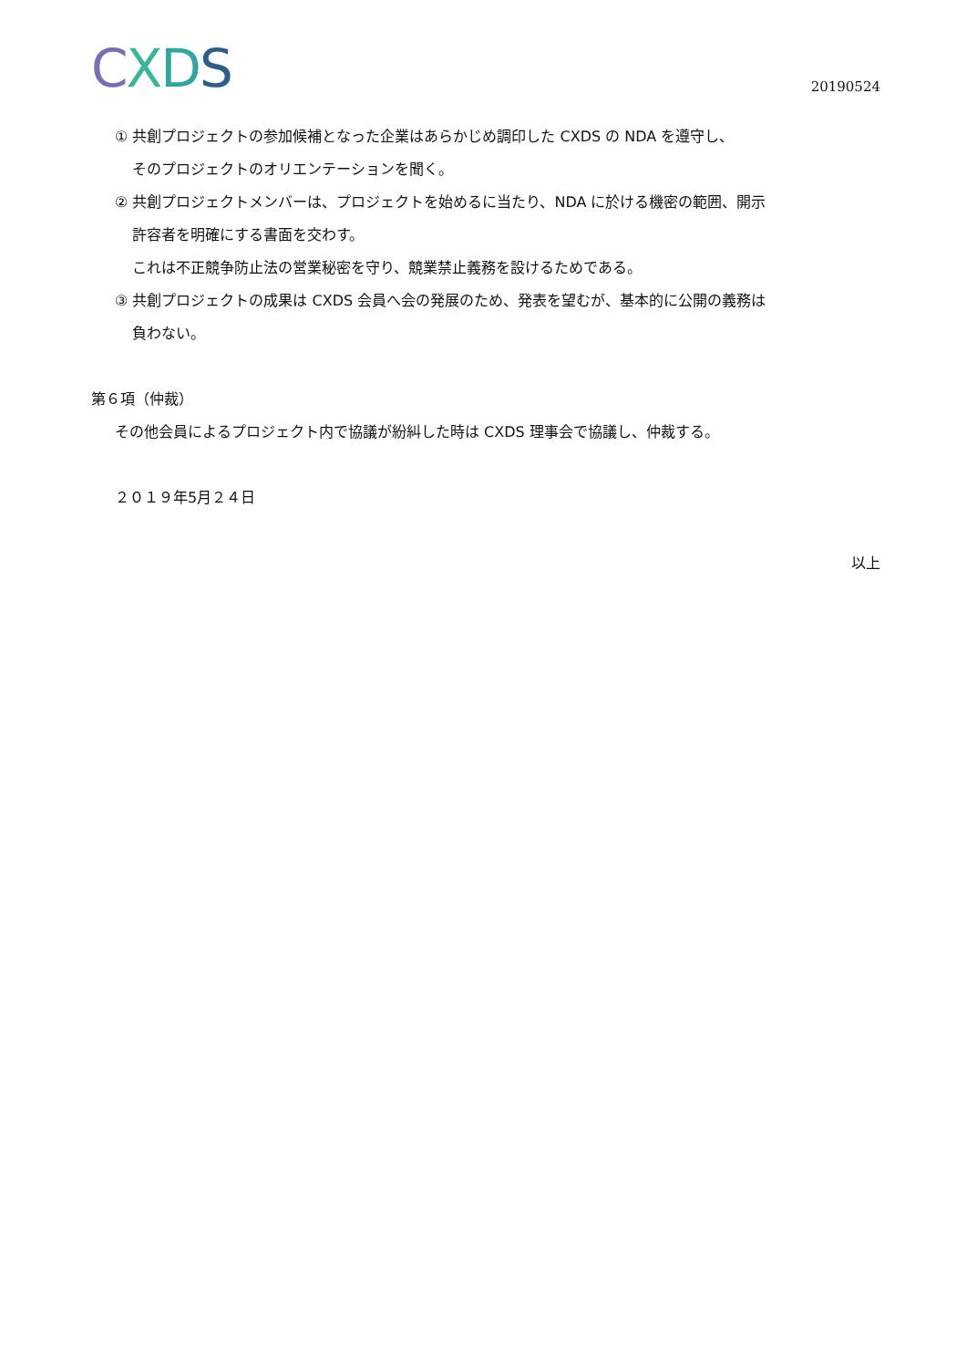CXDS
20190524
① 共創プロジェクトの参加候補となった企業はあらかじめ調印した CXDS の NDA を遵守し、
そのプロジェクトのオリエンテーションを聞く。
② 共創プロジェクトメンバーは、プロジェクトを始めるに当たり、NDA に於ける機密の範囲、開示
許容者を明確にする書面を交わす。
これは不正競争防止法の営業秘密を守り、競業禁止義務を設けるためである。
③ 共創プロジェクトの成果は CXDS 会員へ会の発展のため、発表を望むが、基本的に公開の義務は
負わない。
第６項（仲裁）
その他会員によるプロジェクト内で協議が紛糾した時は CXDS 理事会で協議し、仲裁する。
２０１９年5月２４日
以上